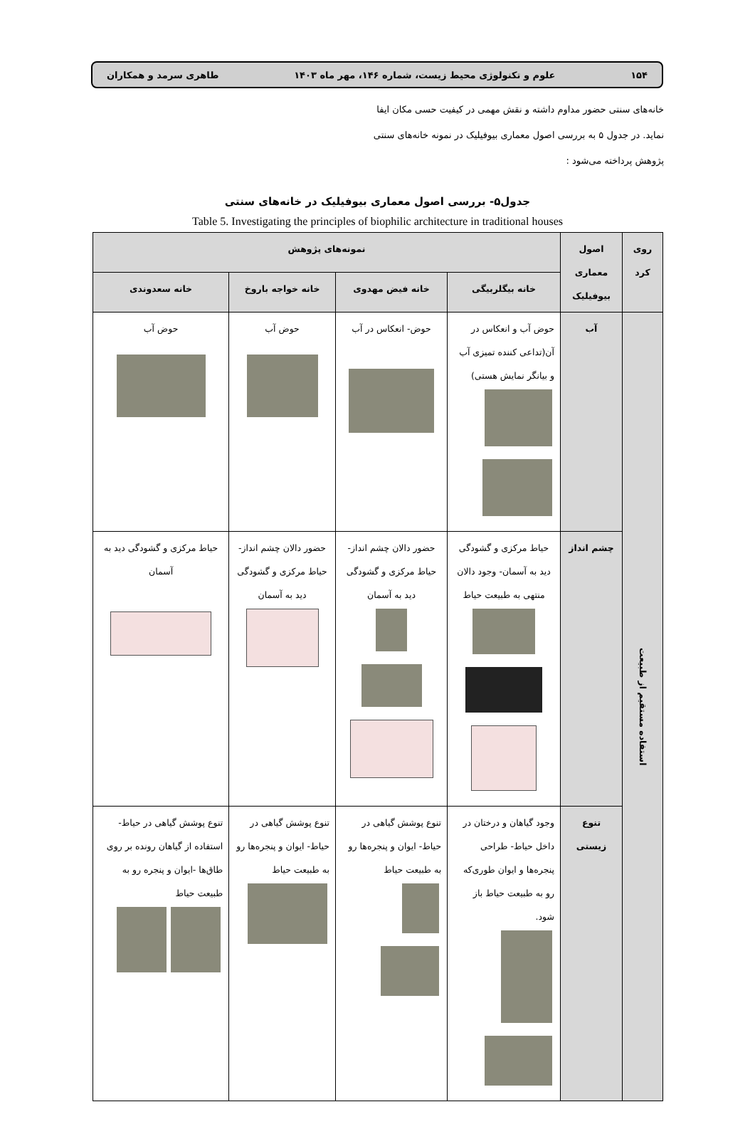۱۵۴ علوم و تکنولوژی محیط زیست، شماره ۱۴۶، مهر ماه ۱۴۰۳ طاهری سرمد و همکاران
خانه‌های سنتی حضور مداوم داشته و نقش مهمی در کیفیت حسی مکان ایفا نماید. در جدول ۵ به بررسی اصول معماری بیوفیلیک در نمونه خانه‌های سنتی پژوهش پرداخته می‌شود :
جدول۵- بررسی اصول معماری بیوفیلیک در خانه‌های سنتی
Table 5. Investigating the principles of biophilic architecture in traditional houses
| روی کرد | اصول معماری بیوفیلیک | نمونه‌های پژوهش | | | |
| --- | --- | --- | --- | --- | --- |
| | | خانه بیگلربیگی | خانه فیض مهدوی | خانه خواجه باروخ | خانه سعدوندی |
| استفاده مستقیم از طبیعت | آب | حوض آب و انعکاس در آن(تداعی کننده تمیزی آب و بیانگر نمایش هستی) | حوض- انعکاس در آب | حوض آب | حوض آب |
| | چشم انداز | حیاط مرکزی و گشودگی دید به آسمان- وجود دالان منتهی به طبیعت حیاط | حضور دالان چشم انداز- حیاط مرکزی و گشودگی دید به آسمان | حضور دالان چشم انداز-حیاط مرکزی و گشودگی دید به آسمان | حیاط مرکزی و گشودگی دید به آسمان |
| | تنوع زیستی | وجود گیاهان و درختان در داخل حیاط- طراحی پنجره‌ها و ایوان طوری‌که رو به طبیعت حیاط باز شود. | تنوع پوشش گیاهی در حیاط- ایوان و پنجره‌ها رو به طبیعت حیاط | تنوع پوشش گیاهی در حیاط- ایوان و پنجره‌ها رو به طبیعت حیاط | تنوع پوشش گیاهی در حیاط-استفاده از گیاهان رونده بر روی طاق‌ها -ایوان و پنجره رو به طبیعت حیاط |